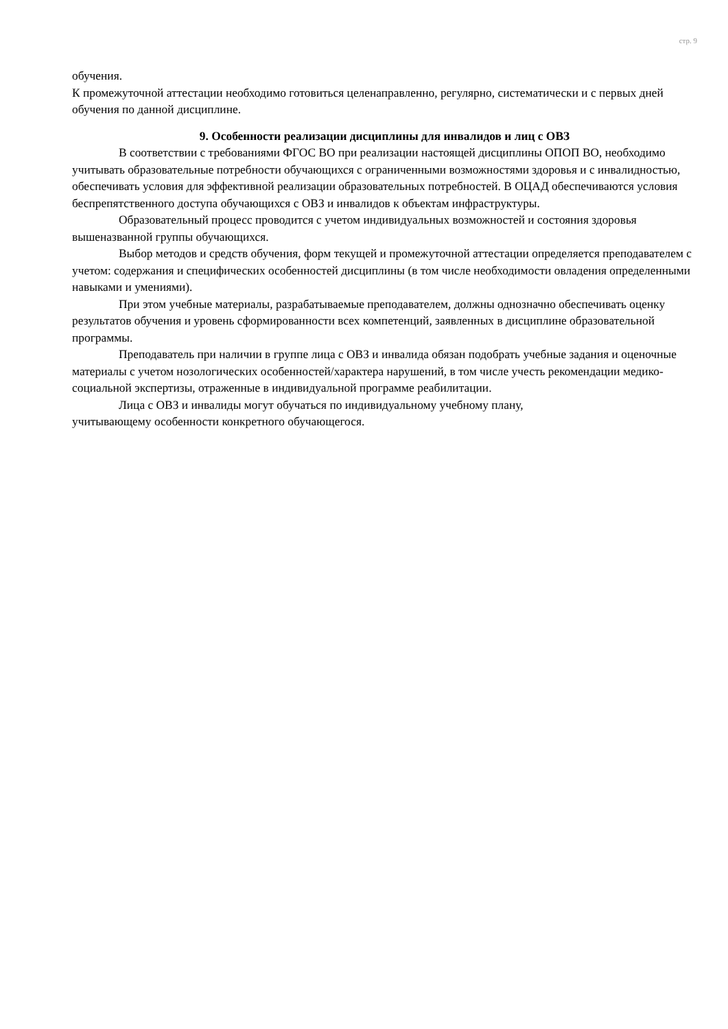стр. 9
обучения.
К промежуточной аттестации необходимо готовиться целенаправленно, регулярно, систематически и с первых дней обучения по данной дисциплине.
9. Особенности реализации дисциплины для инвалидов и лиц с ОВЗ
В соответствии с требованиями ФГОС ВО при реализации настоящей дисциплины ОПОП ВО, необходимо учитывать образовательные потребности обучающихся с ограниченными возможностями здоровья и с инвалидностью, обеспечивать условия для эффективной реализации образовательных потребностей. В ОЦАД обеспечиваются условия беспрепятственного доступа обучающихся с ОВЗ и инвалидов к объектам инфраструктуры.
Образовательный процесс проводится с учетом индивидуальных возможностей и состояния здоровья вышеназванной группы обучающихся.
Выбор методов и средств обучения, форм текущей и промежуточной аттестации определяется преподавателем с учетом: содержания и специфических особенностей дисциплины (в том числе необходимости овладения определенными навыками и умениями).
При этом учебные материалы, разрабатываемые преподавателем, должны однозначно обеспечивать оценку результатов обучения и уровень сформированности всех компетенций, заявленных в дисциплине образовательной программы.
Преподаватель при наличии в группе лица с ОВЗ и инвалида обязан подобрать учебные задания и оценочные материалы с учетом нозологических особенностей/характера нарушений, в том числе учесть рекомендации медико-социальной экспертизы, отраженные в индивидуальной программе реабилитации.
Лица с ОВЗ и инвалиды могут обучаться по индивидуальному учебному плану,
учитывающему особенности конкретного обучающегося.